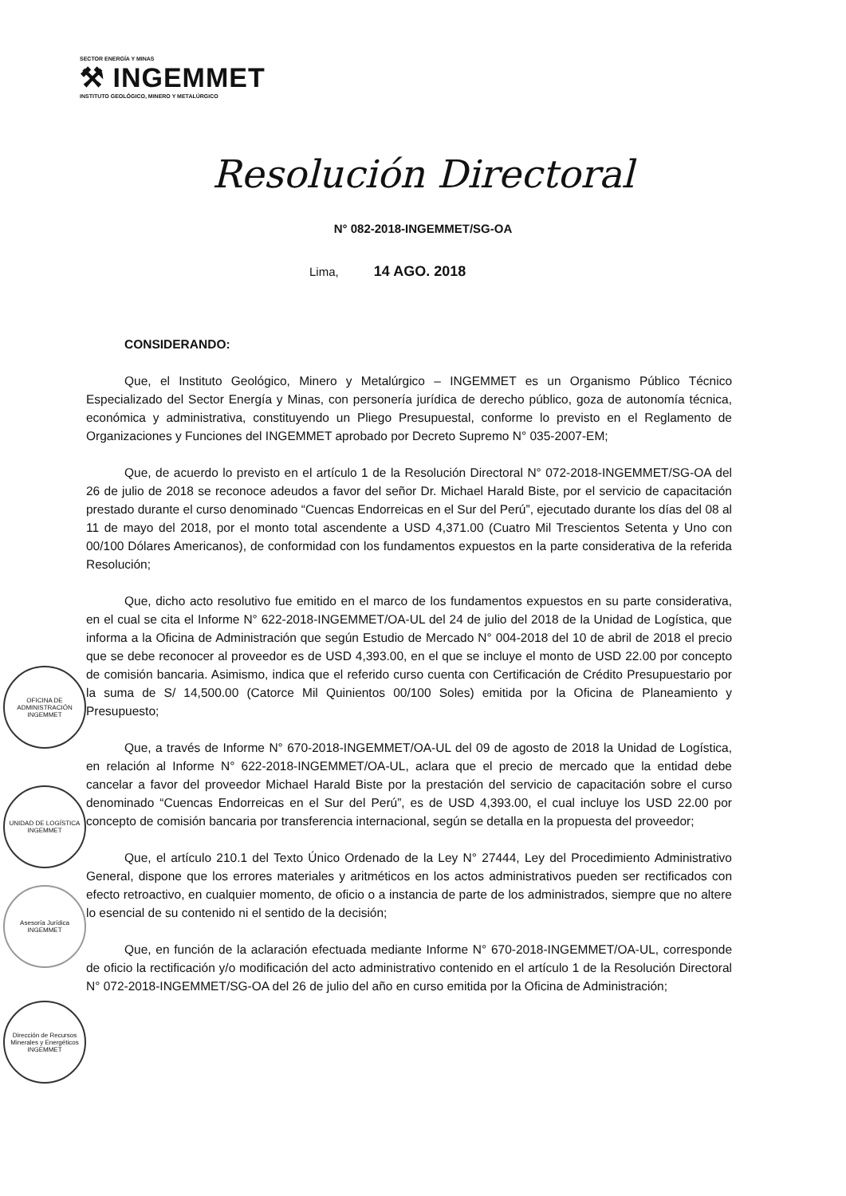SECTOR ENERGÍA Y MINAS
⚒ INGEMMET
INSTITUTO GEOLÓGICO, MINERO Y METALÚRGICO
Resolución Directoral
N° 082-2018-INGEMMET/SG-OA
Lima, 14 AGO. 2018
CONSIDERANDO:
Que, el Instituto Geológico, Minero y Metalúrgico – INGEMMET es un Organismo Público Técnico Especializado del Sector Energía y Minas, con personería jurídica de derecho público, goza de autonomía técnica, económica y administrativa, constituyendo un Pliego Presupuestal, conforme lo previsto en el Reglamento de Organizaciones y Funciones del INGEMMET aprobado por Decreto Supremo N° 035-2007-EM;
Que, de acuerdo lo previsto en el artículo 1 de la Resolución Directoral N° 072-2018-INGEMMET/SG-OA del 26 de julio de 2018 se reconoce adeudos a favor del señor Dr. Michael Harald Biste, por el servicio de capacitación prestado durante el curso denominado “Cuencas Endorreicas en el Sur del Perú”, ejecutado durante los días del 08 al 11 de mayo del 2018, por el monto total ascendente a USD 4,371.00 (Cuatro Mil Trescientos Setenta y Uno con 00/100 Dólares Americanos), de conformidad con los fundamentos expuestos en la parte considerativa de la referida Resolución;
Que, dicho acto resolutivo fue emitido en el marco de los fundamentos expuestos en su parte considerativa, en el cual se cita el Informe N° 622-2018-INGEMMET/OA-UL del 24 de julio del 2018 de la Unidad de Logística, que informa a la Oficina de Administración que según Estudio de Mercado N° 004-2018 del 10 de abril de 2018 el precio que se debe reconocer al proveedor es de USD 4,393.00, en el que se incluye el monto de USD 22.00 por concepto de comisión bancaria. Asimismo, indica que el referido curso cuenta con Certificación de Crédito Presupuestario por la suma de S/ 14,500.00 (Catorce Mil Quinientos 00/100 Soles) emitida por la Oficina de Planeamiento y Presupuesto;
Que, a través de Informe N° 670-2018-INGEMMET/OA-UL del 09 de agosto de 2018 la Unidad de Logística, en relación al Informe N° 622-2018-INGEMMET/OA-UL, aclara que el precio de mercado que la entidad debe cancelar a favor del proveedor Michael Harald Biste por la prestación del servicio de capacitación sobre el curso denominado “Cuencas Endorreicas en el Sur del Perú”, es de USD 4,393.00, el cual incluye los USD 22.00 por concepto de comisión bancaria por transferencia internacional, según se detalla en la propuesta del proveedor;
Que, el artículo 210.1 del Texto Único Ordenado de la Ley N° 27444, Ley del Procedimiento Administrativo General, dispone que los errores materiales y aritméticos en los actos administrativos pueden ser rectificados con efecto retroactivo, en cualquier momento, de oficio o a instancia de parte de los administrados, siempre que no altere lo esencial de su contenido ni el sentido de la decisión;
Que, en función de la aclaración efectuada mediante Informe N° 670-2018-INGEMMET/OA-UL, corresponde de oficio la rectificación y/o modificación del acto administrativo contenido en el artículo 1 de la Resolución Directoral N° 072-2018-INGEMMET/SG-OA del 26 de julio del año en curso emitida por la Oficina de Administración;
OFICINA DE ADMINISTRACIÓN INGEMMET
UNIDAD DE LOGÍSTICA INGEMMET
Asesoría Jurídica INGEMMET
Dirección de Recursos Minerales y Energéticos INGEMMET